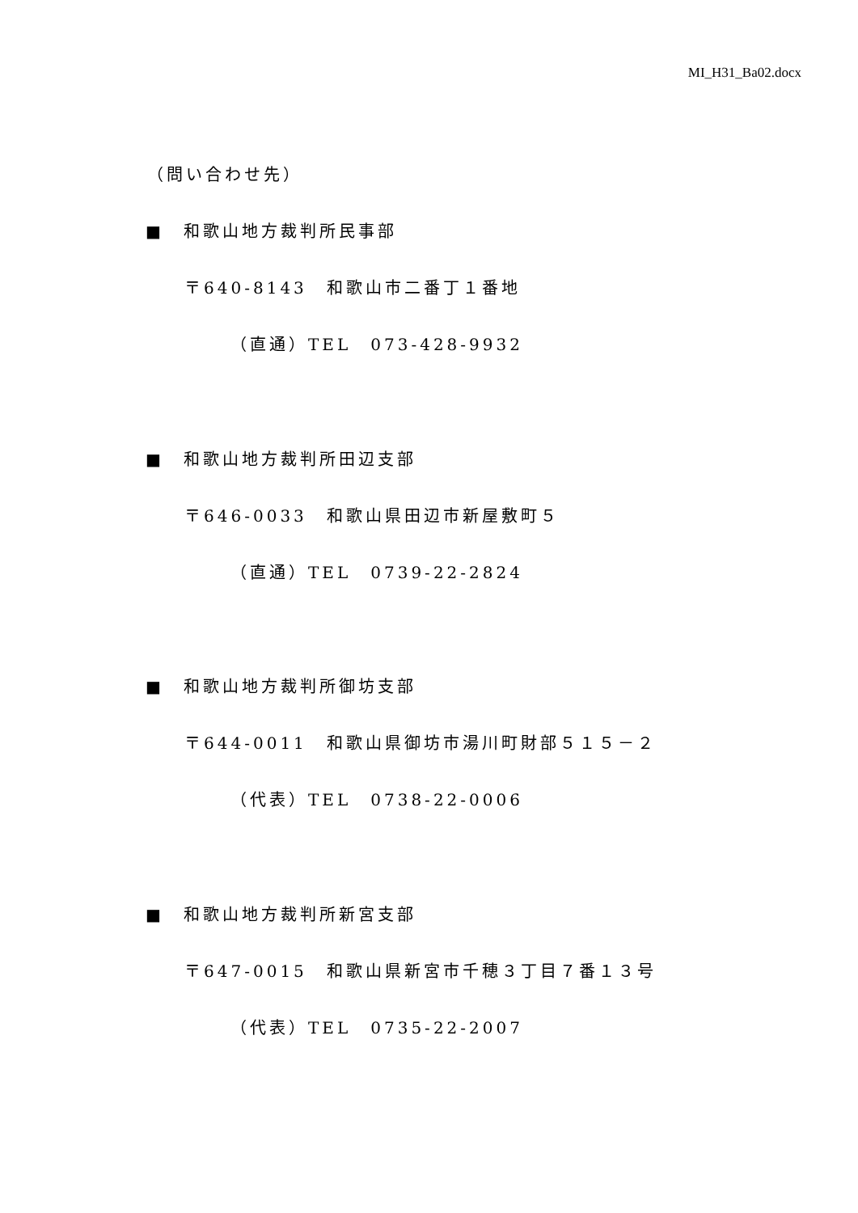MI_H31_Ba02.docx
（問い合わせ先）
■　和歌山地方裁判所民事部
〒640-8143　和歌山市二番丁１番地
（直通）TEL　073-428-9932
■　和歌山地方裁判所田辺支部
〒646-0033　和歌山県田辺市新屋敷町５
（直通）TEL　0739-22-2824
■　和歌山地方裁判所御坊支部
〒644-0011　和歌山県御坊市湯川町財部５１５－２
（代表）TEL　0738-22-0006
■　和歌山地方裁判所新宮支部
〒647-0015　和歌山県新宮市千穂３丁目７番１３号
（代表）TEL　0735-22-2007